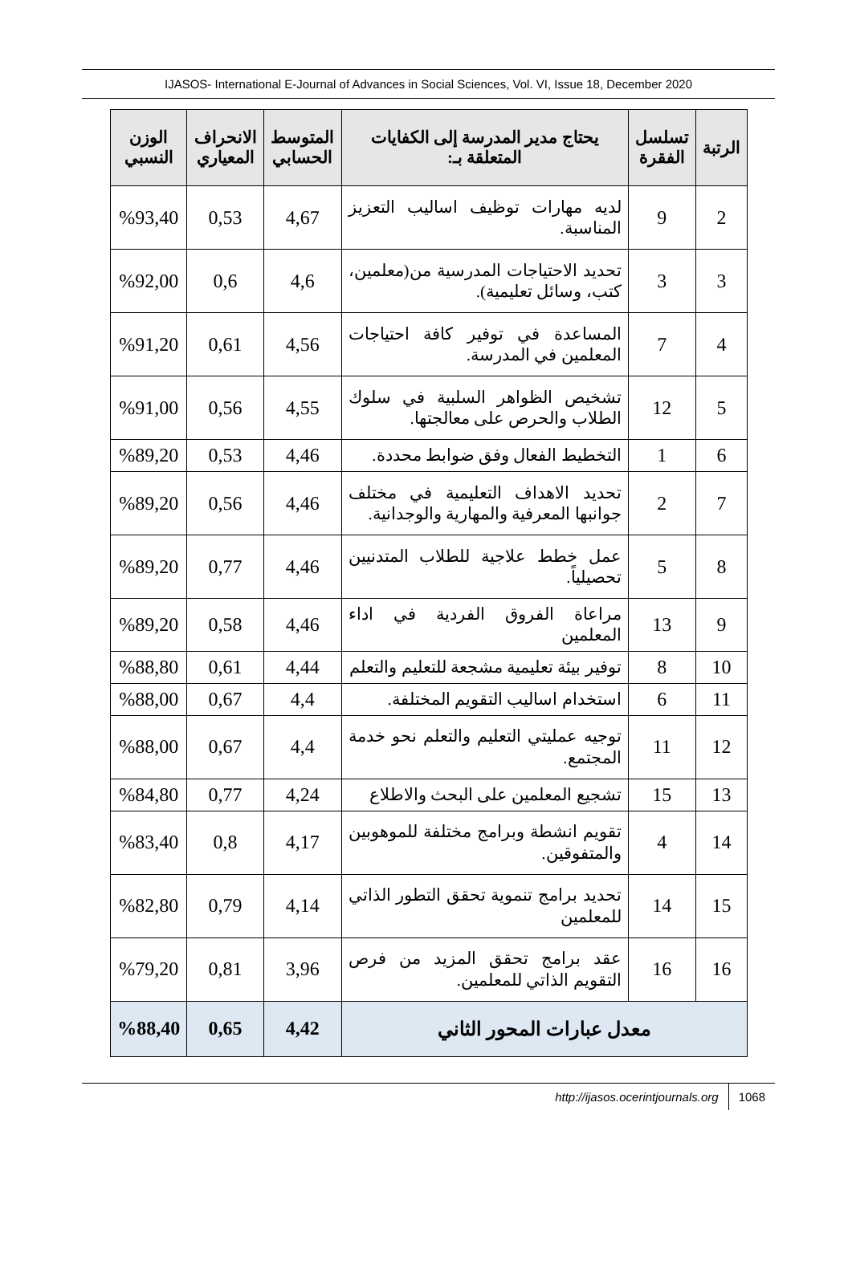IJASOS- International E-Journal of Advances in Social Sciences, Vol. VI, Issue 18, December 2020
| الرتبة | تسلسل الفقرة | يحتاج مدير المدرسة إلى الكفايات المتعلقة بـ: | المتوسط الحسابي | الانحراف المعياري | الوزن النسبي |
| --- | --- | --- | --- | --- | --- |
| 2 | 9 | لديه مهارات توظيف اساليب التعزيز المناسبة. | 4,67 | 0,53 | %93,40 |
| 3 | 3 | تحديد الاحتياجات المدرسية من(معلمين، كتب، وسائل تعليمية). | 4,6 | 0,6 | %92,00 |
| 4 | 7 | المساعدة في توفير كافة احتياجات المعلمين في المدرسة. | 4,56 | 0,61 | %91,20 |
| 5 | 12 | تشخيص الظواهر السلبية في سلوك الطلاب والحرص على معالجتها. | 4,55 | 0,56 | %91,00 |
| 6 | 1 | التخطيط الفعال وفق ضوابط محددة. | 4,46 | 0,53 | %89,20 |
| 7 | 2 | تحديد الاهداف التعليمية في مختلف جوانبها المعرفية والمهارية والوجدانية. | 4,46 | 0,56 | %89,20 |
| 8 | 5 | عمل خطط علاجية للطلاب المتدنيين تحصيلياً. | 4,46 | 0,77 | %89,20 |
| 9 | 13 | مراعاة الفروق الفردية في اداء المعلمين | 4,46 | 0,58 | %89,20 |
| 10 | 8 | توفير بيئة تعليمية مشجعة للتعليم والتعلم | 4,44 | 0,61 | %88,80 |
| 11 | 6 | استخدام اساليب التقويم المختلفة. | 4,4 | 0,67 | %88,00 |
| 12 | 11 | توجيه عمليتي التعليم والتعلم نحو خدمة المجتمع. | 4,4 | 0,67 | %88,00 |
| 13 | 15 | تشجيع المعلمين على البحث والاطلاع | 4,24 | 0,77 | %84,80 |
| 14 | 4 | تقويم انشطة وبرامج مختلفة للموهوبين والمتفوقين. | 4,17 | 0,8 | %83,40 |
| 15 | 14 | تحديد برامج تنموية تحقق التطور الذاتي للمعلمين | 4,14 | 0,79 | %82,80 |
| 16 | 16 | عقد برامج تحقق المزيد من فرص التقويم الذاتي للمعلمين. | 3,96 | 0,81 | %79,20 |
| معدل عبارات المحور الثاني | | | 4,42 | 0,65 | %88,40 |
http://ijasos.ocerintjournals.org 1068